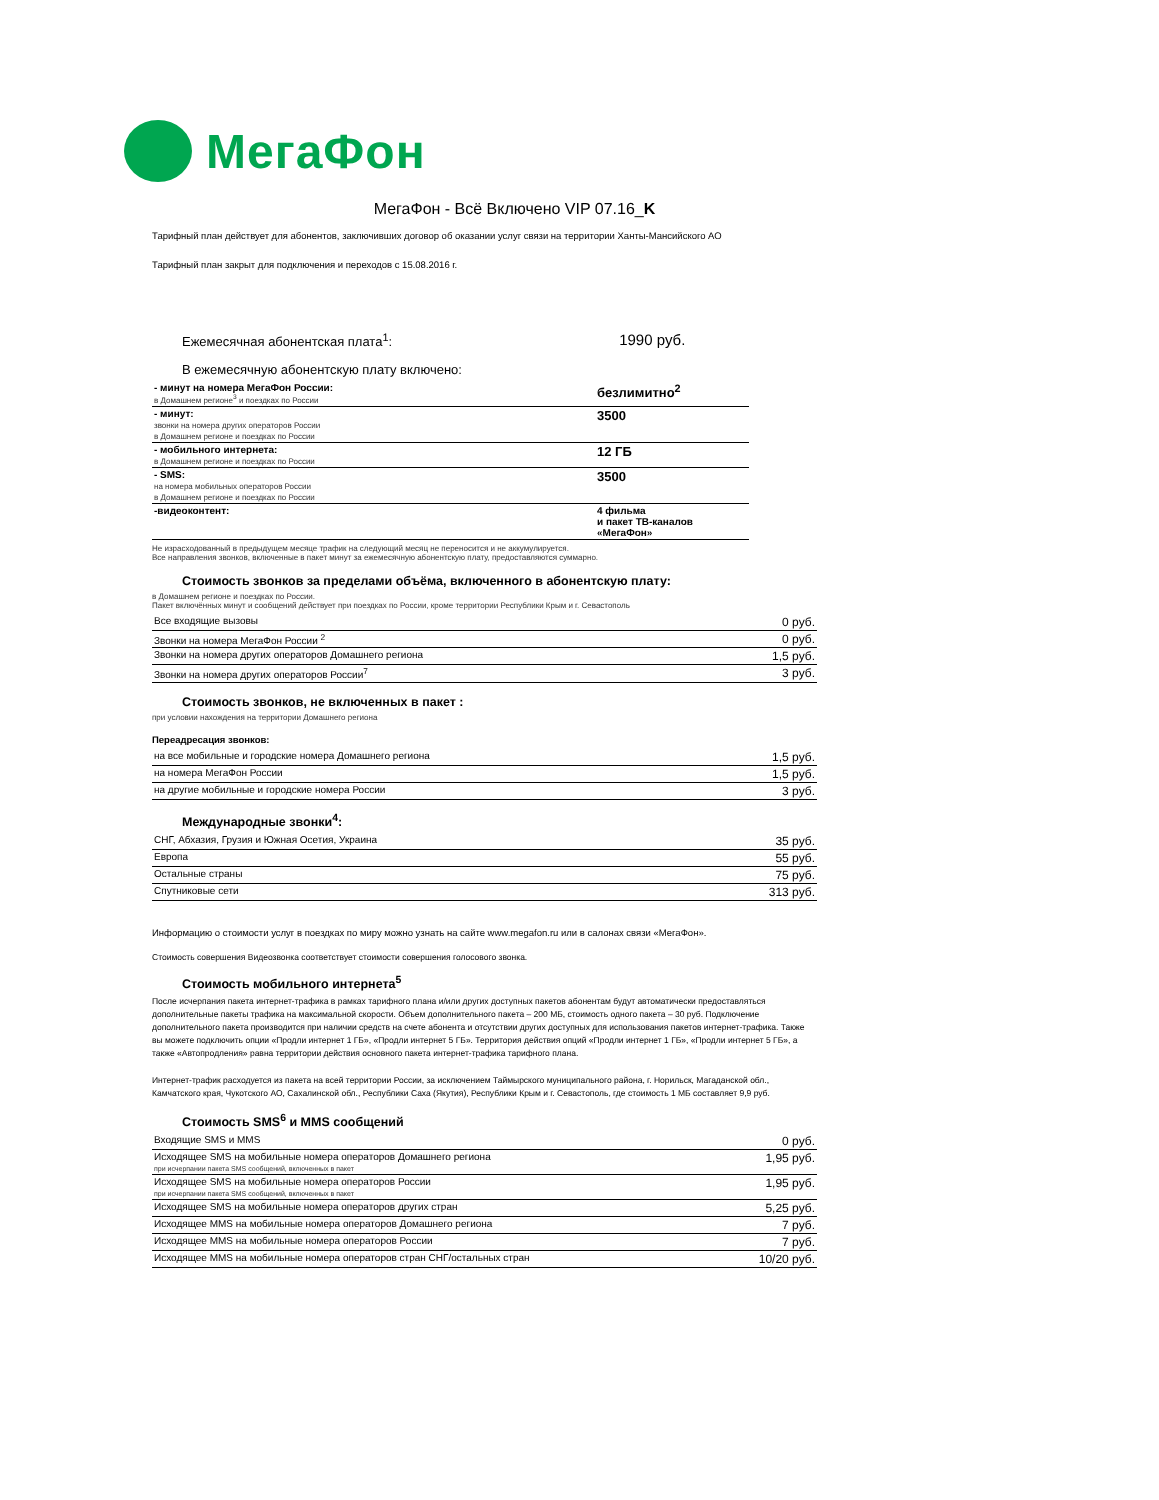МегаФон
МегаФон - Всё Включено VIP 07.16_K
Тарифный план действует для абонентов, заключивших договор об оказании услуг связи на территории Ханты-Мансийского АО
Тарифный план закрыт для подключения и переходов с 15.08.2016 г.
| Ежемесячная абонентская плата<sup>1</sup>: | 1990 руб. |
В ежемесячную абонентскую плату включено:
| - минут на номера МегаФон России: в Домашнем регионе<sup>3</sup> и поездках по России | безлимитно<sup>2</sup> |
| - минут: звонки на номера других операторов России в Домашнем регионе и поездках по России | 3500 |
| - мобильного интернета: в Домашнем регионе и поездках по России | 12 ГБ |
| - SMS: на номера мобильных операторов России в Домашнем регионе и поездках по России | 3500 |
| -видеоконтент: | 4 фильма и пакет ТВ-каналов «МегаФон» |
Не израсходованный в предыдущем месяце трафик на следующий месяц не переносится и не аккумулируется.
Все направления звонков, включенные в пакет минут за ежемесячную абонентскую плату, предоставляются суммарно.
Стоимость звонков за пределами объёма, включенного в абонентскую плату:
в Домашнем регионе и поездках по России.
Пакет включённых минут и сообщений действует при поездках по России, кроме территории Республики Крым и г. Севастополь
| Все входящие вызовы | 0 руб. |
| Звонки на номера МегаФон России <sup>2</sup> | 0 руб. |
| Звонки на номера других операторов Домашнего региона | 1,5 руб. |
| Звонки на номера других операторов России<sup>7</sup> | 3 руб. |
Стоимость звонков, не включенных в пакет :
при условии нахождения на территории Домашнего региона
Переадресация звонков:
| на все мобильные и городские номера Домашнего региона | 1,5 руб. |
| на номера МегаФон России | 1,5 руб. |
| на другие мобильные и городские номера России | 3 руб. |
Международные звонки<sup>4</sup>:
| СНГ, Абхазия, Грузия и Южная Осетия, Украина | 35 руб. |
| Европа | 55 руб. |
| Остальные страны | 75 руб. |
| Спутниковые сети | 313 руб. |
Информацию о стоимости услуг в поездках по миру можно узнать на сайте www.megafon.ru или в салонах связи «МегаФон».
Стоимость совершения Видеозвонка соответствует стоимости совершения голосового звонка.
Стоимость мобильного интернета<sup>5</sup>
После исчерпания пакета интернет-трафика в рамках тарифного плана и/или других доступных пакетов абонентам будут автоматически предоставляться дополнительные пакеты трафика на максимальной скорости. Объем дополнительного пакета – 200 МБ, стоимость одного пакета – 30 руб. Подключение дополнительного пакета производится при наличии средств на счете абонента и отсутствии других доступных для использования пакетов интернет-трафика. Также вы можете подключить опции «Продли интернет 1 ГБ», «Продли интернет 5 ГБ». Территория действия опций «Продли интернет 1 ГБ», «Продли интернет 5 ГБ», а также «Автопродления» равна территории действия основного пакета интернет-трафика тарифного плана.
Интернет-трафик расходуется из пакета на всей территории России, за исключением Таймырского муниципального района, г. Норильск, Магаданской обл., Камчатского края, Чукотского АО, Сахалинской обл., Республики Саха (Якутия), Республики Крым и г. Севастополь, где стоимость 1 МБ составляет 9,9 руб.
Стоимость SMS<sup>6</sup> и MMS сообщений
| Входящие SMS и MMS | 0 руб. |
| Исходящее SMS на мобильные номера операторов Домашнего региона при исчерпании пакета SMS сообщений, включенных в пакет | 1,95 руб. |
| Исходящее SMS на мобильные номера операторов России при исчерпании пакета SMS сообщений, включенных в пакет | 1,95 руб. |
| Исходящее SMS на мобильные номера операторов других стран | 5,25 руб. |
| Исходящее MMS на мобильные номера операторов Домашнего региона | 7 руб. |
| Исходящее MMS на мобильные номера операторов России | 7 руб. |
| Исходящее MMS на мобильные номера операторов стран СНГ/остальных стран | 10/20 руб. |